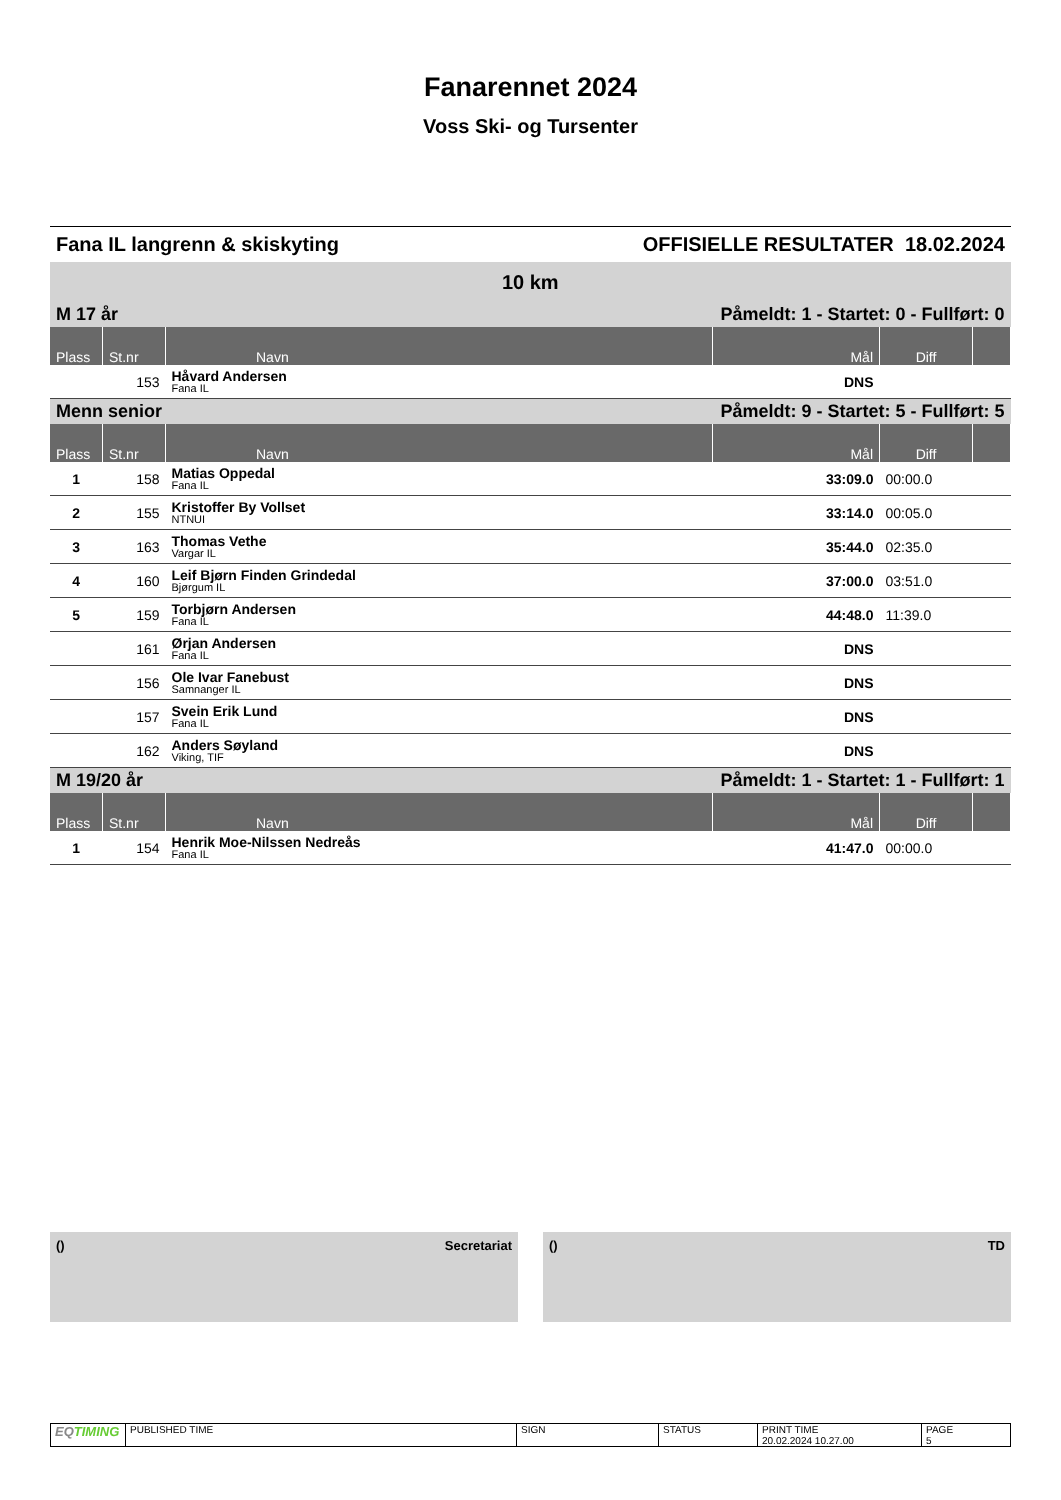Fanarennet 2024
Voss Ski- og Tursenter
Fana IL langrenn & skiskyting OFFISIELLE RESULTATER 18.02.2024
| 10 km | | | | | |
| M 17 år | | | Påmeldt: 1 - Startet: 0 - Fullført: 0 | | |
| Plass | St.nr | Navn | Mål | Diff | |
| | 153 | Håvard Andersen Fana IL | DNS | | |
| Menn senior | | | Påmeldt: 9 - Startet: 5 - Fullført: 5 | | |
| Plass | St.nr | Navn | Mål | Diff | |
| 1 | 158 | Matias Oppedal Fana IL | 33:09.0 | 00:00.0 | |
| 2 | 155 | Kristoffer By Vollset NTNUI | 33:14.0 | 00:05.0 | |
| 3 | 163 | Thomas Vethe Vargar IL | 35:44.0 | 02:35.0 | |
| 4 | 160 | Leif Bjørn Finden Grindedal Bjørgum IL | 37:00.0 | 03:51.0 | |
| 5 | 159 | Torbjørn Andersen Fana IL | 44:48.0 | 11:39.0 | |
| | 161 | Ørjan Andersen Fana IL | DNS | | |
| | 156 | Ole Ivar Fanebust Samnanger IL | DNS | | |
| | 157 | Svein Erik Lund Fana IL | DNS | | |
| | 162 | Anders Søyland Viking, TIF | DNS | | |
| M 19/20 år | | | Påmeldt: 1 - Startet: 1 - Fullført: 1 | | |
| Plass | St.nr | Navn | Mål | Diff | |
| 1 | 154 | Henrik Moe-Nilssen Nedreås Fana IL | 41:47.0 | 00:00.0 | |
() Secretariat () TD
| EQ TIMING | PUBLISHED TIME | SIGN | STATUS | PRINT TIME 20.02.2024 10.27.00 | PAGE 5 |